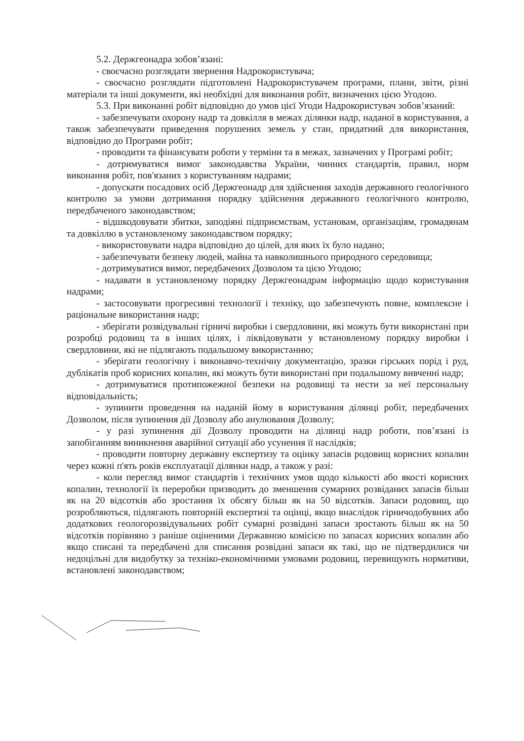5.2. Держгеонадра зобов’язані:
- своєчасно розглядати звернення Надрокористувача;
- своєчасно розглядати підготовлені Надрокористувачем програми, плани, звіти, різні матеріали та інші документи, які необхідні для виконання робіт, визначених цією Угодою.
5.3. При виконанні робіт відповідно до умов цієї Угоди Надрокористувач зобов’язаний:
- забезпечувати охорону надр та довкілля в межах ділянки надр, наданої в користування, а також забезпечувати приведення порушених земель у стан, придатний для використання, відповідно до Програми робіт;
- проводити та фінансувати роботи у терміни та в межах, зазначених у Програмі робіт;
- дотримуватися вимог законодавства України, чинних стандартів, правил, норм виконання робіт, пов'язаних з користуванням надрами;
- допускати посадових осіб Держгеонадр для здійснення заходів державного геологічного контролю за умови дотримання порядку здійснення державного геологічного контролю, передбаченого законодавством;
- відшкодовувати збитки, заподіяні підприємствам, установам, організаціям, громадянам та довкіллю в установленому законодавством порядку;
- використовувати надра відповідно до цілей, для яких їх було надано;
- забезпечувати безпеку людей, майна та навколишнього природного середовища;
- дотримуватися вимог, передбачених Дозволом та цією Угодою;
- надавати в установленому порядку Держгеонадрам інформацію щодо користування надрами;
- застосовувати прогресивні технології і техніку, що забезпечують повне, комплексне і раціональне використання надр;
- зберігати розвідувальні гірничі виробки і свердловини, які можуть бути використані при розробці родовищ та в інших цілях, і ліквідовувати у встановленому порядку виробки і свердловини, які не підлягають подальшому використанню;
- зберігати геологічну і виконавчо-технічну документацію, зразки гірських порід і руд, дублікатів проб корисних копалин, які можуть бути використані при подальшому вивченні надр;
- дотримуватися протипожежної безпеки на родовищі та нести за неї персональну відповідальність;
- зупинити проведення на наданій йому в користування ділянці робіт, передбачених Дозволом, після зупинення дії Дозволу або анулювання Дозволу;
- у разі зупинення дії Дозволу проводити на ділянці надр роботи, пов’язані із запобіганням виникнення аварійної ситуації або усунення її наслідків;
- проводити повторну державну експертизу та оцінку запасів родовищ корисних копалин через кожні п'ять років експлуатації ділянки надр, а також у разі:
- коли перегляд вимог стандартів і технічних умов щодо кількості або якості корисних копалин, технології їх переробки призводить до зменшення сумарних розвіданих запасів більш як на 20 відсотків або зростання їх обсягу більш як на 50 відсотків. Запаси родовищ, що розробляються, підлягають повторній експертизі та оцінці, якщо внаслідок гірничодобувних або додаткових геологорозвідувальних робіт сумарні розвідані запаси зростають більш як на 50 відсотків порівняно з раніше оціненими Державною комісією по запасах корисних копалин або якщо списані та передбачені для списання розвідані запаси як такі, що не підтвердилися чи недоцільні для видобутку за техніко-економічними умовами родовищ, перевищують нормативи, встановлені законодавством;